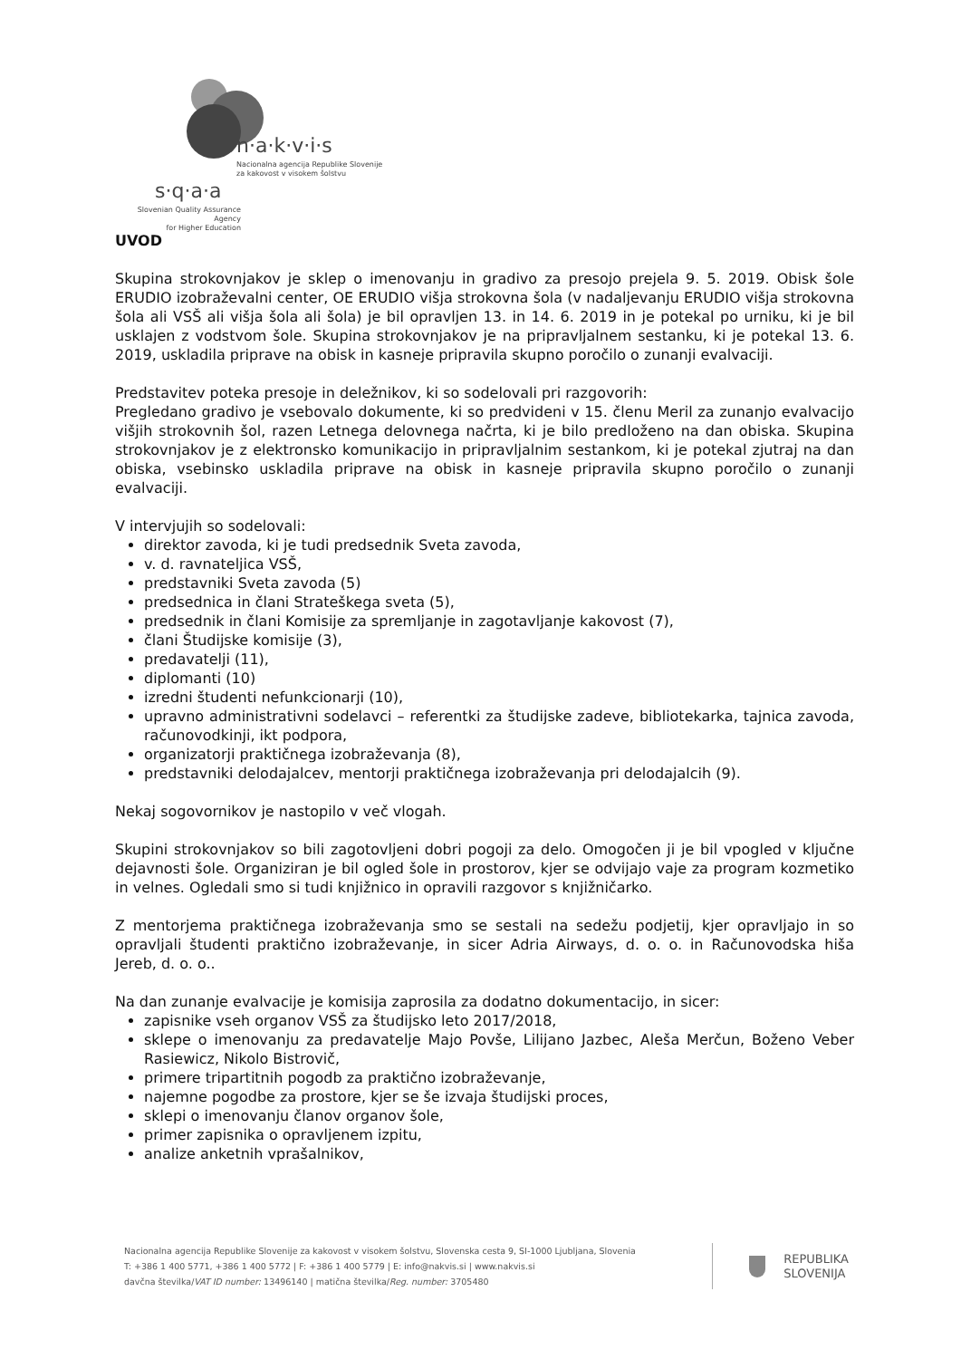n·a·k·v·i·s
Nacionalna agencija Republike Slovenije
za kakovost v visokem šolstvu
s·q·a·a
Slovenian Quality Assurance Agency
for Higher Education
UVOD
Skupina strokovnjakov je sklep o imenovanju in gradivo za presojo prejela 9. 5. 2019. Obisk šole ERUDIO izobraževalni center, OE ERUDIO višja strokovna šola (v nadaljevanju ERUDIO višja strokovna šola ali VSŠ ali višja šola ali šola) je bil opravljen 13. in 14. 6. 2019 in je potekal po urniku, ki je bil usklajen z vodstvom šole. Skupina strokovnjakov je na pripravljalnem sestanku, ki je potekal 13. 6. 2019, uskladila priprave na obisk in kasneje pripravila skupno poročilo o zunanji evalvaciji.
Predstavitev poteka presoje in deležnikov, ki so sodelovali pri razgovorih:
Pregledano gradivo je vsebovalo dokumente, ki so predvideni v 15. členu Meril za zunanjo evalvacijo višjih strokovnih šol, razen Letnega delovnega načrta, ki je bilo predloženo na dan obiska. Skupina strokovnjakov je z elektronsko komunikacijo in pripravljalnim sestankom, ki je potekal zjutraj na dan obiska, vsebinsko uskladila priprave na obisk in kasneje pripravila skupno poročilo o zunanji evalvaciji.
V intervjujih so sodelovali:
direktor zavoda, ki je tudi predsednik Sveta zavoda,
v. d. ravnateljica VSŠ,
predstavniki Sveta zavoda (5)
predsednica in člani Strateškega sveta (5),
predsednik in člani Komisije za spremljanje in zagotavljanje kakovost (7),
člani Študijske komisije (3),
predavatelji (11),
diplomanti (10)
izredni študenti nefunkcionarji (10),
upravno administrativni sodelavci – referentki za študijske zadeve, bibliotekarka, tajnica zavoda, računovodkinji, ikt podpora,
organizatorji praktičnega izobraževanja (8),
predstavniki delodajalcev, mentorji praktičnega izobraževanja pri delodajalcih (9).
Nekaj sogovornikov je nastopilo v več vlogah.
Skupini strokovnjakov so bili zagotovljeni dobri pogoji za delo. Omogočen ji je bil vpogled v ključne dejavnosti šole. Organiziran je bil ogled šole in prostorov, kjer se odvijajo vaje za program kozmetiko in velnes. Ogledali smo si tudi knjižnico in opravili razgovor s knjižničarko.
Z mentorjema praktičnega izobraževanja smo se sestali na sedežu podjetij, kjer opravljajo in so opravljali študenti praktično izobraževanje, in sicer Adria Airways, d. o. o. in Računovodska hiša Jereb, d. o. o..
Na dan zunanje evalvacije je komisija zaprosila za dodatno dokumentacijo, in sicer:
zapisnike vseh organov VSŠ za študijsko leto 2017/2018,
sklepe o imenovanju za predavatelje Majo Povše, Lilijano Jazbec, Aleša Merčun, Boženo Veber Rasiewicz, Nikolo Bistrovič,
primere tripartitnih pogodb za praktično izobraževanje,
najemne pogodbe za prostore, kjer se še izvaja študijski proces,
sklepi o imenovanju članov organov šole,
primer zapisnika o opravljenem izpitu,
analize anketnih vprašalnikov,
Nacionalna agencija Republike Slovenije za kakovost v visokem šolstvu, Slovenska cesta 9, SI-1000 Ljubljana, Slovenia
T: +386 1 400 5771, +386 1 400 5772 | F: +386 1 400 5779 | E: info@nakvis.si | www.nakvis.si
davčna številka/VAT ID number: 13496140 | matična številka/Reg. number: 3705480
REPUBLIKA
SLOVENIJA